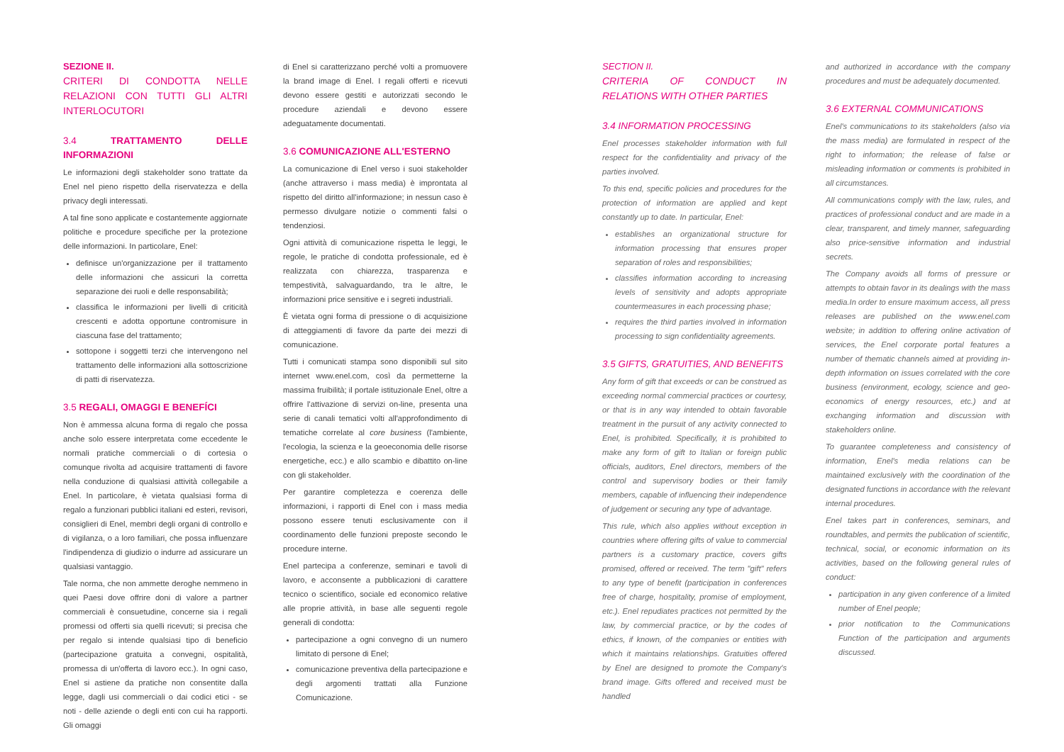SEZIONE II.
CRITERI DI CONDOTTA NELLE RELAZIONI CON TUTTI GLI ALTRI INTERLOCUTORI
3.4 TRATTAMENTO DELLE INFORMAZIONI
Le informazioni degli stakeholder sono trattate da Enel nel pieno rispetto della riservatezza e della privacy degli interessati.
A tal fine sono applicate e costantemente aggiornate politiche e procedure specifiche per la protezione delle informazioni. In particolare, Enel:
definisce un'organizzazione per il trattamento delle informazioni che assicuri la corretta separazione dei ruoli e delle responsabilità;
classifica le informazioni per livelli di criticità crescenti e adotta opportune contromisure in ciascuna fase del trattamento;
sottopone i soggetti terzi che intervengono nel trattamento delle informazioni alla sottoscrizione di patti di riservatezza.
3.5 REGALI, OMAGGI E BENEFÍCI
Non è ammessa alcuna forma di regalo che possa anche solo essere interpretata come eccedente le normali pratiche commerciali o di cortesia o comunque rivolta ad acquisire trattamenti di favore nella conduzione di qualsiasi attività collegabile a Enel. In particolare, è vietata qualsiasi forma di regalo a funzionari pubblici italiani ed esteri, revisori, consiglieri di Enel, membri degli organi di controllo e di vigilanza, o a loro familiari, che possa influenzare l'indipendenza di giudizio o indurre ad assicurare un qualsiasi vantaggio.
Tale norma, che non ammette deroghe nemmeno in quei Paesi dove offrire doni di valore a partner commerciali è consuetudine, concerne sia i regali promessi od offerti sia quelli ricevuti; si precisa che per regalo si intende qualsiasi tipo di beneficio (partecipazione gratuita a convegni, ospitalità, promessa di un'offerta di lavoro ecc.). In ogni caso, Enel si astiene da pratiche non consentite dalla legge, dagli usi commerciali o dai codici etici - se noti - delle aziende o degli enti con cui ha rapporti. Gli omaggi
di Enel si caratterizzano perché volti a promuovere la brand image di Enel. I regali offerti e ricevuti devono essere gestiti e autorizzati secondo le procedure aziendali e devono essere adeguatamente documentati.
3.6 COMUNICAZIONE ALL'ESTERNO
La comunicazione di Enel verso i suoi stakeholder (anche attraverso i mass media) è improntata al rispetto del diritto all'informazione; in nessun caso è permesso divulgare notizie o commenti falsi o tendenziosi.
Ogni attività di comunicazione rispetta le leggi, le regole, le pratiche di condotta professionale, ed è realizzata con chiarezza, trasparenza e tempestività, salvaguardando, tra le altre, le informazioni price sensitive e i segreti industriali.
È vietata ogni forma di pressione o di acquisizione di atteggiamenti di favore da parte dei mezzi di comunicazione.
Tutti i comunicati stampa sono disponibili sul sito internet www.enel.com, così da permetterne la massima fruibilità; il portale istituzionale Enel, oltre a offrire l'attivazione di servizi on-line, presenta una serie di canali tematici volti all'approfondimento di tematiche correlate al core business (l'ambiente, l'ecologia, la scienza e la geoeconomia delle risorse energetiche, ecc.) e allo scambio e dibattito on-line con gli stakeholder.
Per garantire completezza e coerenza delle informazioni, i rapporti di Enel con i mass media possono essere tenuti esclusivamente con il coordinamento delle funzioni preposte secondo le procedure interne.
Enel partecipa a conferenze, seminari e tavoli di lavoro, e acconsente a pubblicazioni di carattere tecnico o scientifico, sociale ed economico relative alle proprie attività, in base alle seguenti regole generali di condotta:
partecipazione a ogni convegno di un numero limitato di persone di Enel;
comunicazione preventiva della partecipazione e degli argomenti trattati alla Funzione Comunicazione.
SECTION II.
CRITERIA OF CONDUCT IN RELATIONS WITH OTHER PARTIES
3.4 INFORMATION PROCESSING
Enel processes stakeholder information with full respect for the confidentiality and privacy of the parties involved.
To this end, specific policies and procedures for the protection of information are applied and kept constantly up to date. In particular, Enel:
establishes an organizational structure for information processing that ensures proper separation of roles and responsibilities;
classifies information according to increasing levels of sensitivity and adopts appropriate countermeasures in each processing phase;
requires the third parties involved in information processing to sign confidentiality agreements.
3.5 GIFTS, GRATUITIES, AND BENEFITS
Any form of gift that exceeds or can be construed as exceeding normal commercial practices or courtesy, or that is in any way intended to obtain favorable treatment in the pursuit of any activity connected to Enel, is prohibited. Specifically, it is prohibited to make any form of gift to Italian or foreign public officials, auditors, Enel directors, members of the control and supervisory bodies or their family members, capable of influencing their independence of judgement or securing any type of advantage.
This rule, which also applies without exception in countries where offering gifts of value to commercial partners is a customary practice, covers gifts promised, offered or received. The term "gift" refers to any type of benefit (participation in conferences free of charge, hospitality, promise of employment, etc.). Enel repudiates practices not permitted by the law, by commercial practice, or by the codes of ethics, if known, of the companies or entities with which it maintains relationships. Gratuities offered by Enel are designed to promote the Company's brand image. Gifts offered and received must be handled
and authorized in accordance with the company procedures and must be adequately documented.
3.6 EXTERNAL COMMUNICATIONS
Enel's communications to its stakeholders (also via the mass media) are formulated in respect of the right to information; the release of false or misleading information or comments is prohibited in all circumstances.
All communications comply with the law, rules, and practices of professional conduct and are made in a clear, transparent, and timely manner, safeguarding also price-sensitive information and industrial secrets.
The Company avoids all forms of pressure or attempts to obtain favor in its dealings with the mass media.In order to ensure maximum access, all press releases are published on the www.enel.com website; in addition to offering online activation of services, the Enel corporate portal features a number of thematic channels aimed at providing in-depth information on issues correlated with the core business (environment, ecology, science and geo-economics of energy resources, etc.) and at exchanging information and discussion with stakeholders online.
To guarantee completeness and consistency of information, Enel's media relations can be maintained exclusively with the coordination of the designated functions in accordance with the relevant internal procedures.
Enel takes part in conferences, seminars, and roundtables, and permits the publication of scientific, technical, social, or economic information on its activities, based on the following general rules of conduct:
participation in any given conference of a limited number of Enel people;
prior notification to the Communications Function of the participation and arguments discussed.